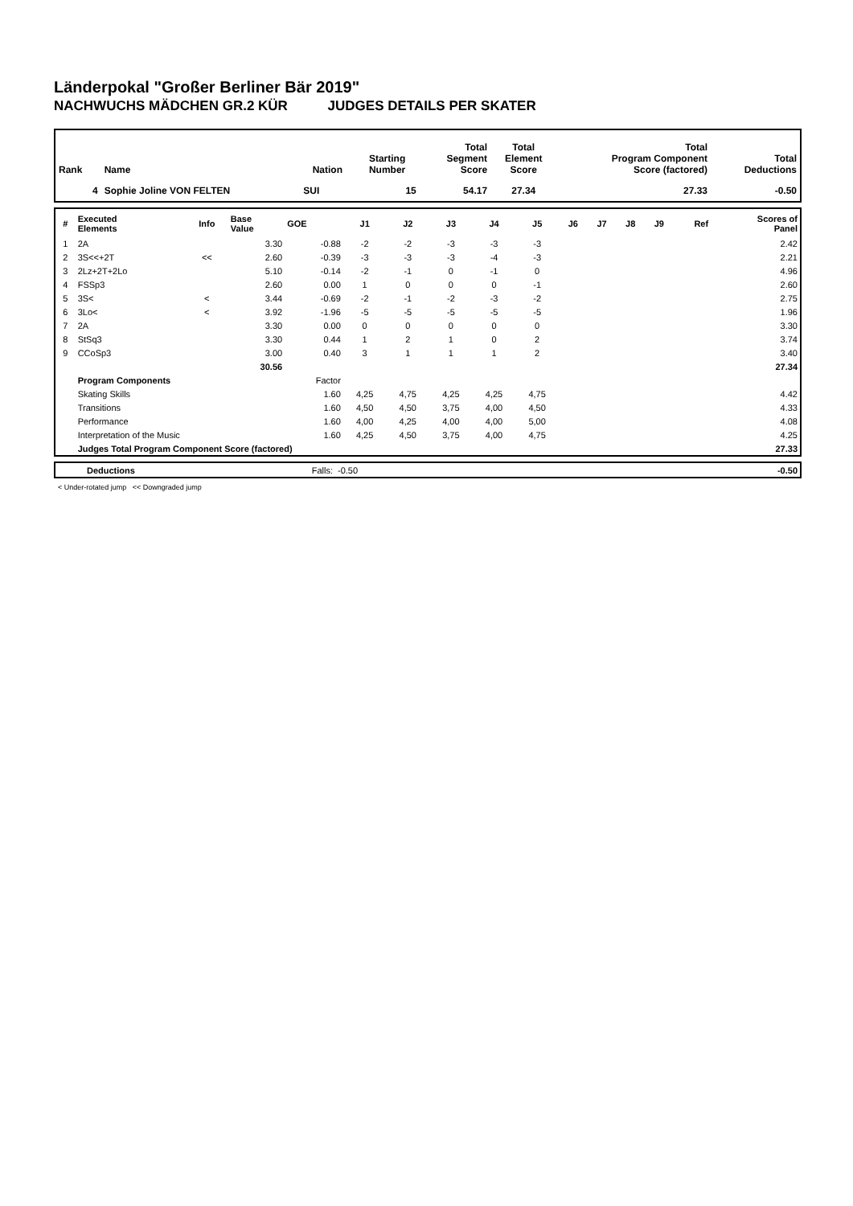Länderpokal "Großer Berliner Bär 2019"
NACHWUCHS MÄDCHEN GR.2 KÜR JUDGES DETAILS PER SKATER
| Rank | Name | Nation | Starting Number | Total Segment Score | Total Element Score | Total Program Component Score (factored) | Total Deductions |
| --- | --- | --- | --- | --- | --- | --- | --- |
| 4 | Sophie Joline VON FELTEN | SUI | 15 | 54.17 | 27.34 | 27.33 | -0.50 |
| # | Executed Elements | Info | Base Value | GOE | J1 | J2 | J3 | J4 | J5 | J6 | J7 | J8 | J9 | Ref | Scores of Panel |
| --- | --- | --- | --- | --- | --- | --- | --- | --- | --- | --- | --- | --- | --- | --- | --- |
| 1 | 2A | | 3.30 | -0.88 | -2 | -2 | -3 | -3 | -3 | | | | | | 2.42 |
| 2 | 3S<<+2T | << | 2.60 | -0.39 | -3 | -3 | -3 | -4 | -3 | | | | | | 2.21 |
| 3 | 2Lz+2T+2Lo | | 5.10 | -0.14 | -2 | -1 | 0 | -1 | 0 | | | | | | 4.96 |
| 4 | FSSp3 | | 2.60 | 0.00 | 1 | 0 | 0 | 0 | -1 | | | | | | 2.60 |
| 5 | 3S< | < | 3.44 | -0.69 | -2 | -1 | -2 | -3 | -2 | | | | | | 2.75 |
| 6 | 3Lo< | < | 3.92 | -1.96 | -5 | -5 | -5 | -5 | -5 | | | | | | 1.96 |
| 7 | 2A | | 3.30 | 0.00 | 0 | 0 | 0 | 0 | 0 | | | | | | 3.30 |
| 8 | StSq3 | | 3.30 | 0.44 | 1 | 2 | 1 | 0 | 2 | | | | | | 3.74 |
| 9 | CCoSp3 | | 3.00 | 0.40 | 3 | 1 | 1 | 1 | 2 | | | | | | 3.40 |
| | | | 30.56 | | | | | | | | | | | | 27.34 |
| | Program Components | | | Factor | | | | | | | | | | | |
| | Skating Skills | | | 1.60 | 4,25 | 4,75 | 4,25 | 4,25 | 4,75 | | | | | | 4.42 |
| | Transitions | | | 1.60 | 4,50 | 4,50 | 3,75 | 4,00 | 4,50 | | | | | | 4.33 |
| | Performance | | | 1.60 | 4,00 | 4,25 | 4,00 | 4,00 | 5,00 | | | | | | 4.08 |
| | Interpretation of the Music | | | 1.60 | 4,25 | 4,50 | 3,75 | 4,00 | 4,75 | | | | | | 4.25 |
| | Judges Total Program Component Score (factored) | | | | | | | | | | | | | | 27.33 |
| | Deductions | Falls: | -0.50 | -0.50 |
< Under-rotated jump << Downgraded jump